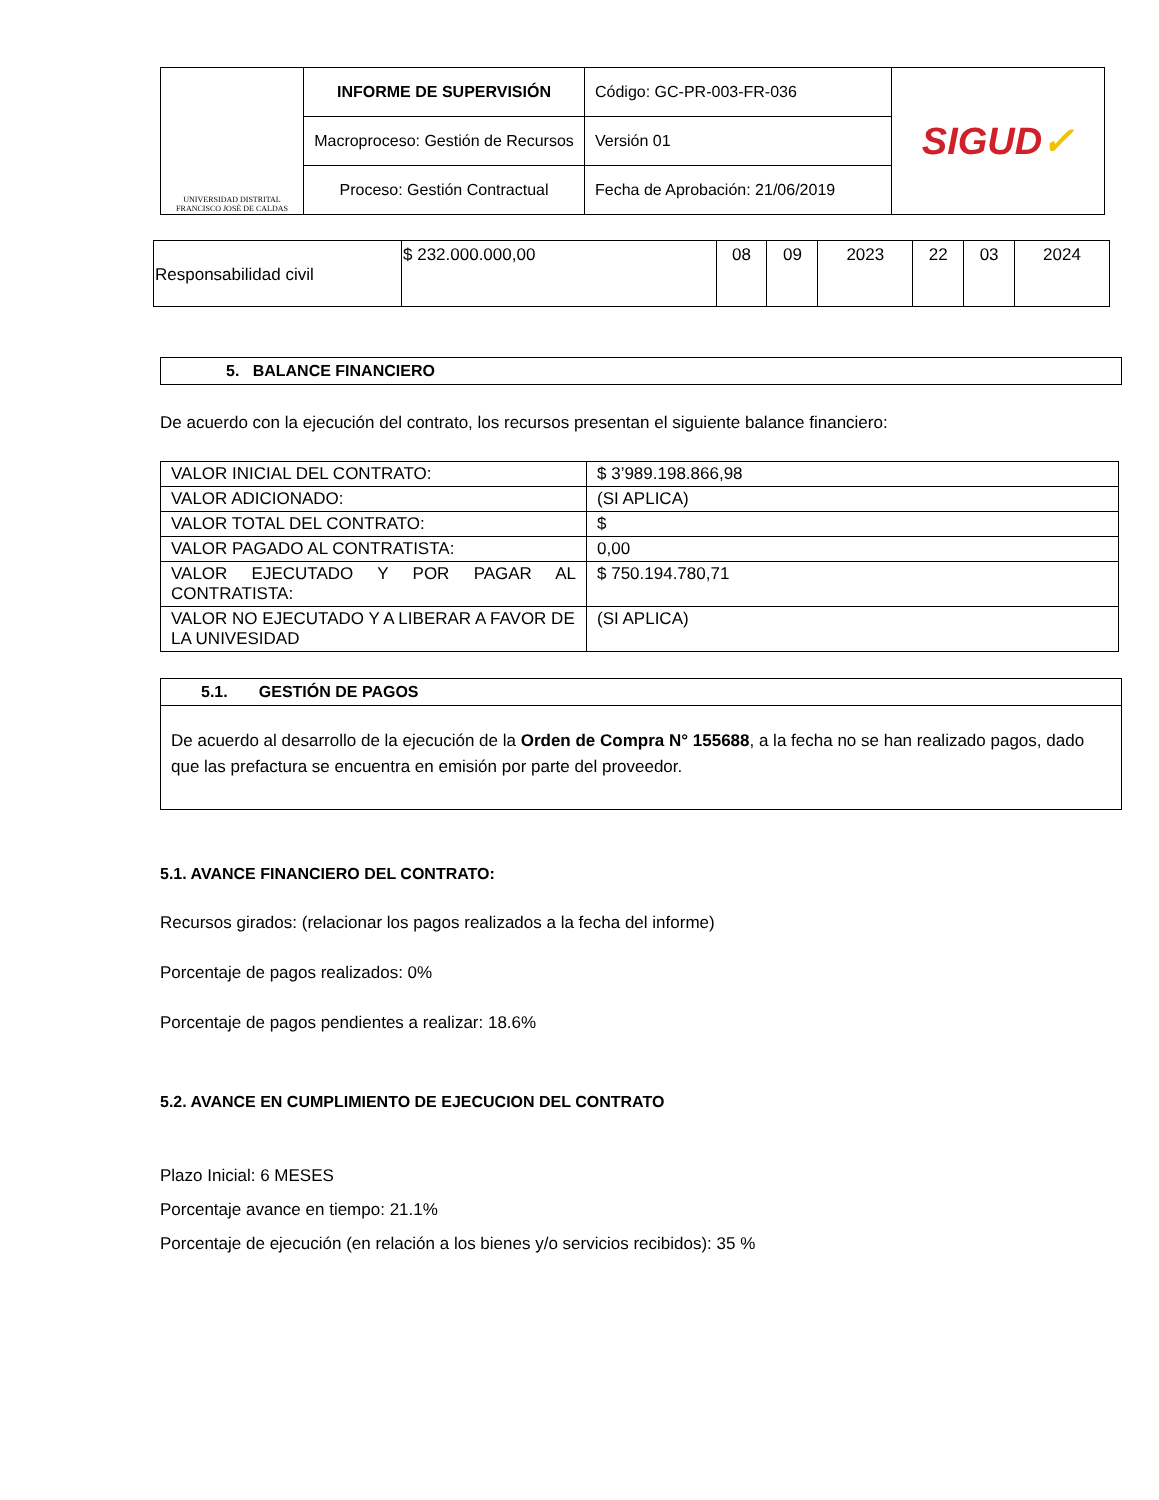| UNIVERSIDAD DISTRITAL FRANCISCO JOSÉ DE CALDAS | INFORME DE SUPERVISIÓN | Código: GC-PR-003-FR-036 | SIGUD ✓ |
| | Macroproceso: Gestión de Recursos | Versión 01 | |
| | Proceso: Gestión Contractual | Fecha de Aprobación: 21/06/2019 | |
| Responsabilidad civil | $ 232.000.000,00 | 08 | 09 | 2023 | 22 | 03 | 2024 |
5. BALANCE FINANCIERO
De acuerdo con la ejecución del contrato, los recursos presentan el siguiente balance financiero:
| VALOR INICIAL DEL CONTRATO: | $ 3’989.198.866,98 |
| VALOR ADICIONADO: | (SI APLICA) |
| VALOR TOTAL DEL CONTRATO: | $ |
| VALOR PAGADO AL CONTRATISTA: | 0,00 |
| VALOR EJECUTADO Y POR PAGAR AL CONTRATISTA: | $ 750.194.780,71 |
| VALOR NO EJECUTADO Y A LIBERAR A FAVOR DE LA UNIVESIDAD | (SI APLICA) |
5.1. GESTIÓN DE PAGOS
De acuerdo al desarrollo de la ejecución de la Orden de Compra N° 155688, a la fecha no se han realizado pagos, dado que las prefactura se encuentra en emisión por parte del proveedor.
5.1. AVANCE FINANCIERO DEL CONTRATO:
Recursos girados: (relacionar los pagos realizados a la fecha del informe)
Porcentaje de pagos realizados: 0%
Porcentaje de pagos pendientes a realizar: 18.6%
5.2. AVANCE EN CUMPLIMIENTO DE EJECUCION DEL CONTRATO
Plazo Inicial: 6 MESES
Porcentaje avance en tiempo: 21.1%
Porcentaje de ejecución (en relación a los bienes y/o servicios recibidos): 35 %